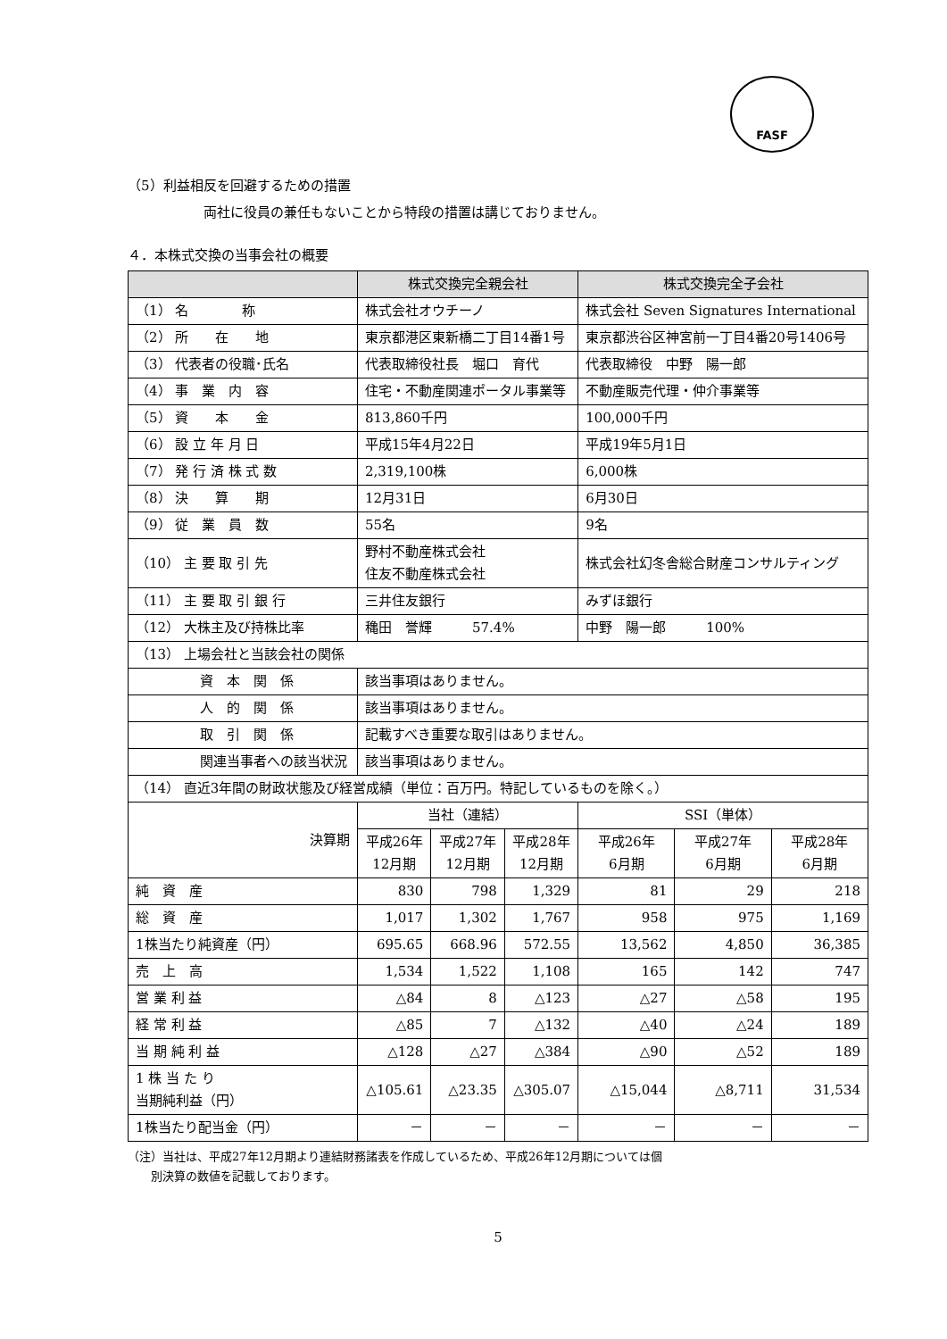FASF
（5）利益相反を回避するための措置
両社に役員の兼任もないことから特段の措置は講じておりません。
４．本株式交換の当事会社の概要
| | 株式交換完全親会社 | | | 株式交換完全子会社 | | |
| --- | --- | --- | --- | --- | --- | --- |
| （1） 名 称 | 株式会社オウチーノ | | | 株式会社 Seven Signatures International | | |
| （2） 所 在 地 | 東京都港区東新橋二丁目14番1号 | | | 東京都渋谷区神宮前一丁目4番20号1406号 | | |
| （3） 代表者の役職･氏名 | 代表取締役社長 堀口 育代 | | | 代表取締役 中野 陽一郎 | | |
| （4） 事 業 内 容 | 住宅・不動産関連ポータル事業等 | | | 不動産販売代理・仲介事業等 | | |
| （5） 資 本 金 | 813,860千円 | | | 100,000千円 | | |
| （6） 設 立 年 月 日 | 平成15年4月22日 | | | 平成19年5月1日 | | |
| （7） 発 行 済 株 式 数 | 2,319,100株 | | | 6,000株 | | |
| （8） 決 算 期 | 12月31日 | | | 6月30日 | | |
| （9） 従 業 員 数 | 55名 | | | 9名 | | |
| （10） 主 要 取 引 先 | 野村不動産株式会社 住友不動産株式会社 | | | 株式会社幻冬舎総合財産コンサルティング | | |
| （11） 主 要 取 引 銀 行 | 三井住友銀行 | | | みずほ銀行 | | |
| （12） 大株主及び持株比率 | 穐田 誉輝 57.4% | | | 中野 陽一郎 100% | | |
| （13） 上場会社と当該会社の関係 | | | | | | |
| 資 本 関 係 | 該当事項はありません。 | | | | | |
| 人 的 関 係 | 該当事項はありません。 | | | | | |
| 取 引 関 係 | 記載すべき重要な取引はありません。 | | | | | |
| 関連当事者への該当状況 | 該当事項はありません。 | | | | | |
| （14） 直近3年間の財政状態及び経営成績（単位：百万円。特記しているものを除く。） | | | | | | |
| 決算期 | 当社（連結） | | | SSI（単体） | | |
| | 平成26年 12月期 | 平成27年 12月期 | 平成28年 12月期 | 平成26年 6月期 | 平成27年 6月期 | 平成28年 6月期 |
| 純 資 産 | 830 | 798 | 1,329 | 81 | 29 | 218 |
| 総 資 産 | 1,017 | 1,302 | 1,767 | 958 | 975 | 1,169 |
| 1株当たり純資産（円） | 695.65 | 668.96 | 572.55 | 13,562 | 4,850 | 36,385 |
| 売 上 高 | 1,534 | 1,522 | 1,108 | 165 | 142 | 747 |
| 営 業 利 益 | △84 | 8 | △123 | △27 | △58 | 195 |
| 経 常 利 益 | △85 | 7 | △132 | △40 | △24 | 189 |
| 当 期 純 利 益 | △128 | △27 | △384 | △90 | △52 | 189 |
| 1 株 当 た り 当期純利益（円） | △105.61 | △23.35 | △305.07 | △15,044 | △8,711 | 31,534 |
| 1株当たり配当金（円） | － | － | － | － | － | － |
（注）当社は、平成27年12月期より連結財務諸表を作成しているため、平成26年12月期については個
　　別決算の数値を記載しております。
5